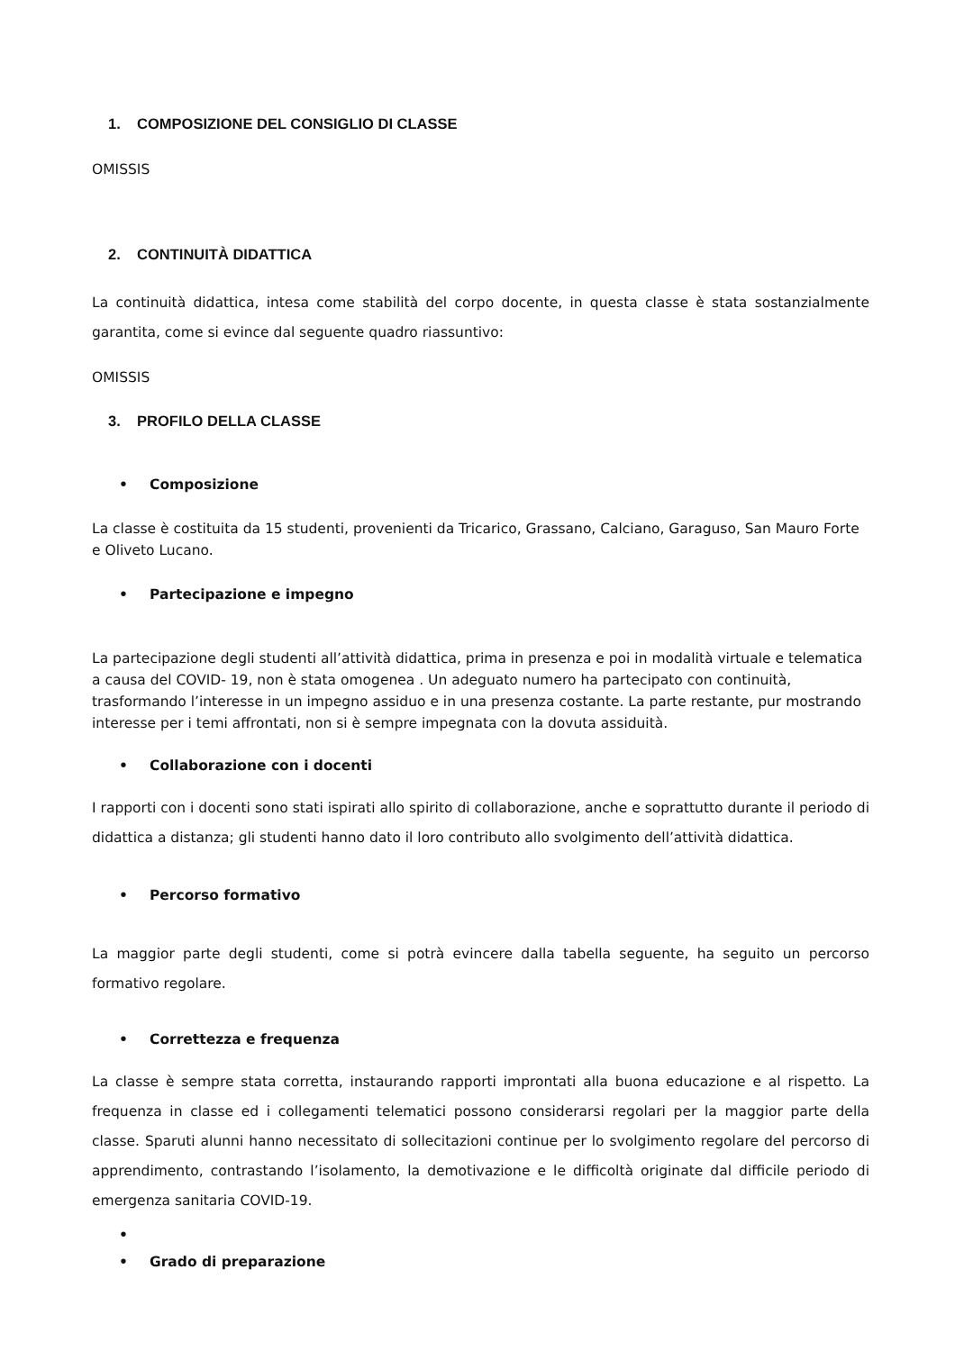1. COMPOSIZIONE DEL CONSIGLIO DI CLASSE
OMISSIS
2. CONTINUITÀ DIDATTICA
La continuità didattica, intesa come stabilità del corpo docente, in questa classe è stata sostanzialmente garantita, come si evince dal seguente quadro riassuntivo:
OMISSIS
3. PROFILO DELLA CLASSE
• Composizione
La classe è costituita da 15 studenti, provenienti da Tricarico, Grassano, Calciano, Garaguso, San Mauro Forte e Oliveto Lucano.
• Partecipazione e impegno
La partecipazione degli studenti all’attività didattica, prima in presenza e poi in modalità virtuale e telematica a causa del COVID- 19, non è stata omogenea . Un adeguato numero ha partecipato con continuità, trasformando l’interesse in un impegno assiduo e in una presenza costante. La parte restante, pur mostrando interesse per i temi affrontati, non si è sempre impegnata con la dovuta assiduità.
• Collaborazione con i docenti
I rapporti con i docenti sono stati ispirati allo spirito di collaborazione, anche e soprattutto durante il periodo di didattica a distanza; gli studenti hanno dato il loro contributo allo svolgimento dell’attività didattica.
• Percorso formativo
La maggior parte degli studenti, come si potrà evincere dalla tabella seguente, ha seguito un percorso formativo regolare.
• Correttezza e frequenza
La classe è sempre stata corretta, instaurando rapporti improntati alla buona educazione e al rispetto. La frequenza in classe ed i collegamenti telematici possono considerarsi regolari per la maggior parte della classe. Sparuti alunni hanno necessitato di sollecitazioni continue per lo svolgimento regolare del percorso di apprendimento, contrastando l’isolamento, la demotivazione e le difficoltà originate dal difficile periodo di emergenza sanitaria COVID-19.
•
• Grado di preparazione